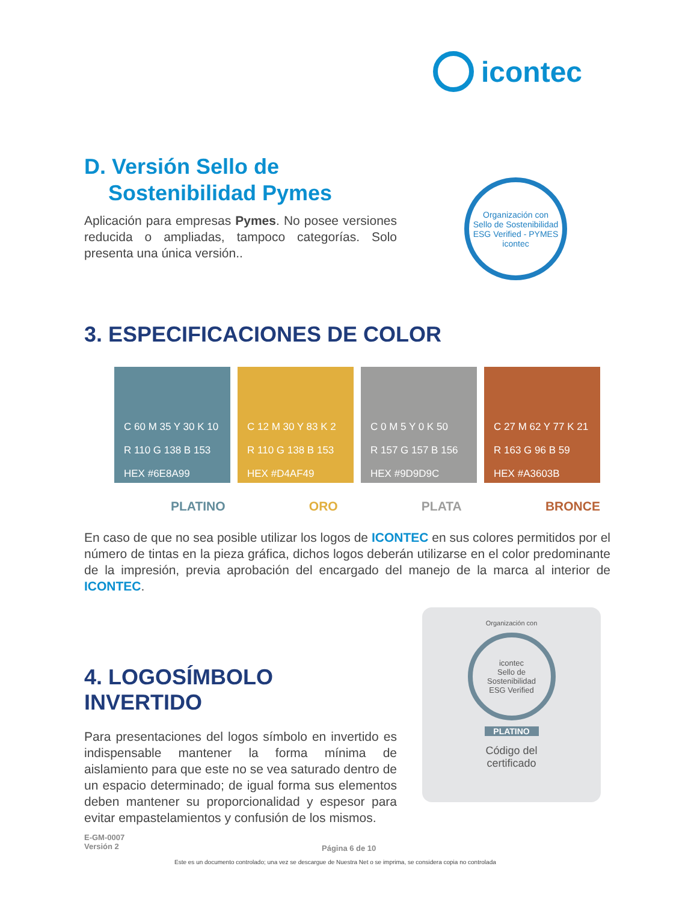icontec
D. Versión Sello de
Sostenibilidad Pymes
Aplicación para empresas Pymes. No posee versiones reducida o ampliadas, tampoco categorías. Solo presenta una única versión..
Organización con
Sello de Sostenibilidad
ESG Verified - PYMES
icontec
3. ESPECIFICACIONES DE COLOR
C 60 M 35 Y 30 K 10
R 110 G 138 B 153
HEX #6E8A99
C 12 M 30 Y 83 K 2
R 110 G 138 B 153
HEX #D4AF49
C 0 M 5 Y 0 K 50
R 157 G 157 B 156
HEX #9D9D9C
C 27 M 62 Y 77 K 21
R 163 G 96 B 59
HEX #A3603B
PLATINO ORO PLATA BRONCE
En caso de que no sea posible utilizar los logos de ICONTEC en sus colores permitidos por el número de tintas en la pieza gráfica, dichos logos deberán utilizarse en el color predominante de la impresión, previa aprobación del encargado del manejo de la marca al interior de ICONTEC.
Organización con
icontec
Sello de Sostenibilidad
ESG Verified
PLATINO
Código del
certificado
4. LOGOSÍMBOLO INVERTIDO
Para presentaciones del logos símbolo en invertido es indispensable mantener la forma mínima de aislamiento para que este no se vea saturado dentro de un espacio determinado; de igual forma sus elementos deben mantener su proporcionalidad y espesor para evitar empastelamientos y confusión de los mismos.
E-GM-0007
Versión 2
Página 6 de 10
Este es un documento controlado; una vez se descargue de Nuestra Net o se imprima, se considera copia no controlada